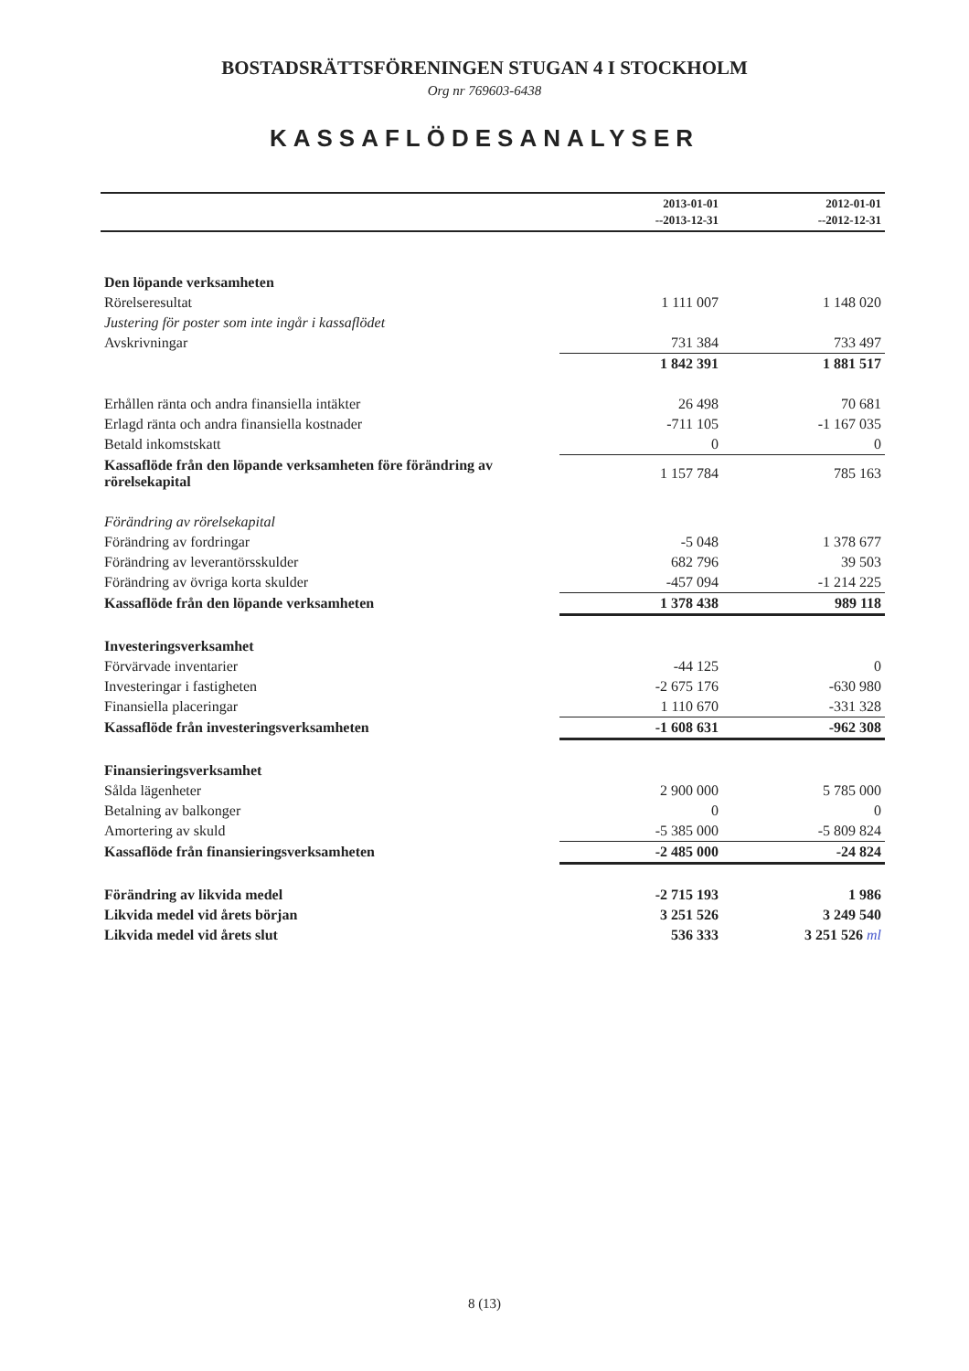BOSTADSRÄTTSFÖRENINGEN STUGAN 4 I STOCKHOLM
Org nr 769603-6438
KASSAFLÖDESANALYSER
| | 2013-01-01 --2013-12-31 | 2012-01-01 --2012-12-31 |
| --- | --- | --- |
| Den löpande verksamheten | | |
| Rörelseresultat | 1 111 007 | 1 148 020 |
| Justering för poster som inte ingår i kassaflödet | | |
| Avskrivningar | 731 384 | 733 497 |
| | 1 842 391 | 1 881 517 |
| Erhållen ränta och andra finansiella intäkter | 26 498 | 70 681 |
| Erlagd ränta och andra finansiella kostnader | -711 105 | -1 167 035 |
| Betald inkomstskatt | 0 | 0 |
| Kassaflöde från den löpande verksamheten före förändring av rörelsekapital | 1 157 784 | 785 163 |
| Förändring av rörelsekapital | | |
| Förändring av fordringar | -5 048 | 1 378 677 |
| Förändring av leverantörsskulder | 682 796 | 39 503 |
| Förändring av övriga korta skulder | -457 094 | -1 214 225 |
| Kassaflöde från den löpande verksamheten | 1 378 438 | 989 118 |
| Investeringsverksamhet | | |
| Förvärvade inventarier | -44 125 | 0 |
| Investeringar i fastigheten | -2 675 176 | -630 980 |
| Finansiella placeringar | 1 110 670 | -331 328 |
| Kassaflöde från investeringsverksamheten | -1 608 631 | -962 308 |
| Finansieringsverksamhet | | |
| Sålda lägenheter | 2 900 000 | 5 785 000 |
| Betalning av balkonger | 0 | 0 |
| Amortering av skuld | -5 385 000 | -5 809 824 |
| Kassaflöde från finansieringsverksamheten | -2 485 000 | -24 824 |
| Förändring av likvida medel | -2 715 193 | 1 986 |
| Likvida medel vid årets början | 3 251 526 | 3 249 540 |
| Likvida medel vid årets slut | 536 333 | 3 251 526 ml |
8 (13)